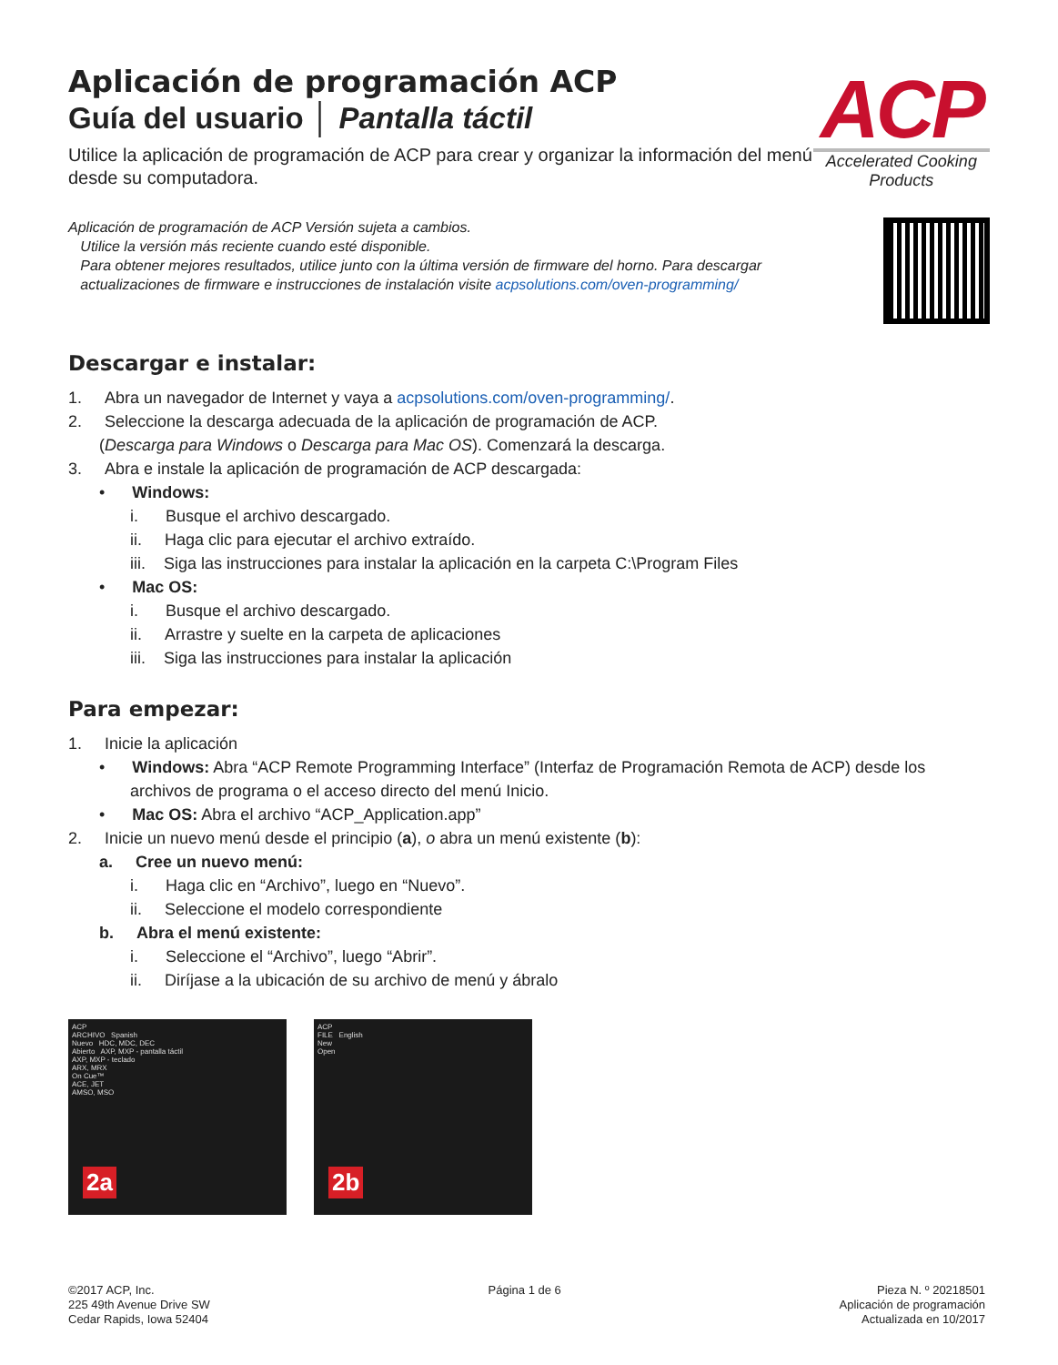Aplicación de programación ACP
Guía del usuario │ Pantalla táctil
Utilice la aplicación de programación de ACP para crear y organizar la información del menú desde su computadora.
ACP
Accelerated Cooking Products
Aplicación de programación de ACP Versión sujeta a cambios.
Utilice la versión más reciente cuando esté disponible.
Para obtener mejores resultados, utilice junto con la última versión de firmware del horno. Para descargar
actualizaciones de firmware e instrucciones de instalación visite acpsolutions.com/oven-programming/
Descargar e instalar:
1. Abra un navegador de Internet y vaya a acpsolutions.com/oven-programming/.
2. Seleccione la descarga adecuada de la aplicación de programación de ACP.
(Descarga para Windows o Descarga para Mac OS). Comenzará la descarga.
3. Abra e instale la aplicación de programación de ACP descargada:
• Windows:
i. Busque el archivo descargado.
ii. Haga clic para ejecutar el archivo extraído.
iii. Siga las instrucciones para instalar la aplicación en la carpeta C:\Program Files
• Mac OS:
i. Busque el archivo descargado.
ii. Arrastre y suelte en la carpeta de aplicaciones
iii. Siga las instrucciones para instalar la aplicación
Para empezar:
1. Inicie la aplicación
• Windows: Abra “ACP Remote Programming Interface” (Interfaz de Programación Remota de ACP) desde los archivos de programa o el acceso directo del menú Inicio.
• Mac OS: Abra el archivo “ACP_Application.app”
2. Inicie un nuevo menú desde el principio (a), o abra un menú existente (b):
a. Cree un nuevo menú:
i. Haga clic en “Archivo”, luego en “Nuevo”.
ii. Seleccione el modelo correspondiente
b. Abra el menú existente:
i. Seleccione el “Archivo”, luego “Abrir”.
ii. Diríjase a la ubicación de su archivo de menú y ábralo
ACP
ARCHIVO Spanish
Nuevo HDC, MDC, DEC
Abierto AXP, MXP - pantalla táctil
AXP, MXP - teclado
ARX, MRX
On Cue™
ACE, JET
AMSO, MSO
2a
ACP
FILE English
New
Open
2b
©2017 ACP, Inc.
225 49th Avenue Drive SW
Cedar Rapids, Iowa 52404
Página 1 de 6 Pieza N. º 20218501
Aplicación de programación
Actualizada en 10/2017